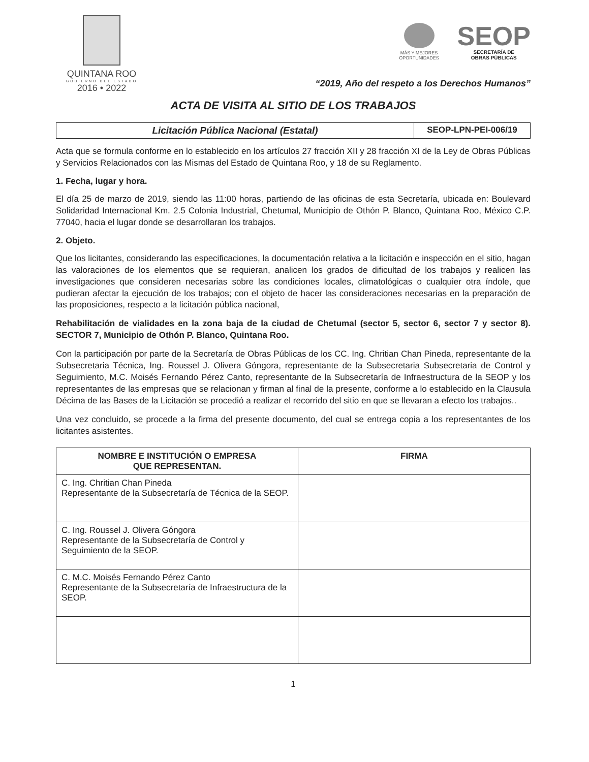QUINTANA ROO
GOBIERNO DEL ESTADO
2016 • 2022
MÁS Y MEJORES OPORTUNIDADES
SEOP
SECRETARÍA DE
OBRAS PÚBLICAS
“2019, Año del respeto a los Derechos Humanos”
ACTA DE VISITA AL SITIO DE LOS TRABAJOS
Licitación Pública Nacional (Estatal)
SEOP-LPN-PEI-006/19
Acta que se formula conforme en lo establecido en los artículos 27 fracción XII y 28 fracción XI de la Ley de Obras Públicas y Servicios Relacionados con las Mismas del Estado de Quintana Roo, y 18 de su Reglamento.
1. Fecha, lugar y hora.
El día 25 de marzo de 2019, siendo las 11:00 horas, partiendo de las oficinas de esta Secretaría, ubicada en: Boulevard Solidaridad Internacional Km. 2.5 Colonia Industrial, Chetumal, Municipio de Othón P. Blanco, Quintana Roo, México C.P. 77040, hacia el lugar donde se desarrollaran los trabajos.
2. Objeto.
Que los licitantes, considerando las especificaciones, la documentación relativa a la licitación e inspección en el sitio, hagan las valoraciones de los elementos que se requieran, analicen los grados de dificultad de los trabajos y realicen las investigaciones que consideren necesarias sobre las condiciones locales, climatológicas o cualquier otra índole, que pudieran afectar la ejecución de los trabajos; con el objeto de hacer las consideraciones necesarias en la preparación de las proposiciones, respecto a la licitación pública nacional,
Rehabilitación de vialidades en la zona baja de la ciudad de Chetumal (sector 5, sector 6, sector 7 y sector 8). SECTOR 7, Municipio de Othón P. Blanco, Quintana Roo.
Con la participación por parte de la Secretaría de Obras Públicas de los CC. Ing. Chritian Chan Pineda, representante de la Subsecretaria Técnica, Ing. Roussel J. Olivera Góngora, representante de la Subsecretaria Subsecretaria de Control y Seguimiento, M.C. Moisés Fernando Pérez Canto, representante de la Subsecretaría de Infraestructura de la SEOP y los representantes de las empresas que se relacionan y firman al final de la presente, conforme a lo establecido en la Clausula Décima de las Bases de la Licitación se procedió a realizar el recorrido del sitio en que se llevaran a efecto los trabajos..
Una vez concluido, se procede a la firma del presente documento, del cual se entrega copia a los representantes de los licitantes asistentes.
| NOMBRE E INSTITUCIÓN O EMPRESA QUE REPRESENTAN. | FIRMA |
| --- | --- |
| C. Ing. Chritian Chan Pineda Representante de la Subsecretaría de Técnica de la SEOP. | |
| C. Ing. Roussel J. Olivera Góngora Representante de la Subsecretaría de Control y Seguimiento de la SEOP. | |
| C. M.C. Moisés Fernando Pérez Canto Representante de la Subsecretaría de Infraestructura de la SEOP. | |
1